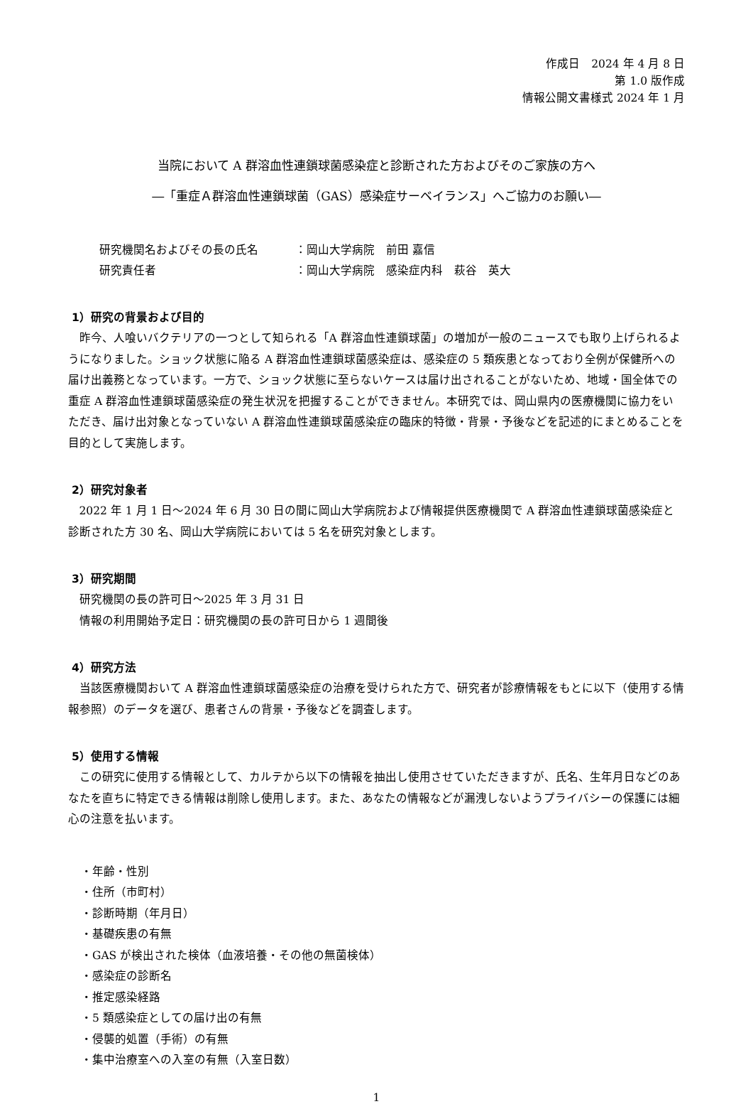作成日　2024 年 4 月 8 日
第 1.0 版作成
情報公開文書様式 2024 年 1 月
当院において A 群溶血性連鎖球菌感染症と診断された方およびそのご家族の方へ
―「重症Ａ群溶血性連鎖球菌（GAS）感染症サーベイランス」へご協力のお願い―
研究機関名およびその長の氏名 ：岡山大学病院　前田 嘉信
研究責任者 ：岡山大学病院　感染症内科　萩谷　英大
1）研究の背景および目的
昨今、人喰いバクテリアの一つとして知られる「A 群溶血性連鎖球菌」の増加が一般のニュースでも取り上げられるようになりました。ショック状態に陥る A 群溶血性連鎖球菌感染症は、感染症の 5 類疾患となっており全例が保健所への届け出義務となっています。一方で、ショック状態に至らないケースは届け出されることがないため、地域・国全体での重症 A 群溶血性連鎖球菌感染症の発生状況を把握することができません。本研究では、岡山県内の医療機関に協力をいただき、届け出対象となっていない A 群溶血性連鎖球菌感染症の臨床的特徴・背景・予後などを記述的にまとめることを目的として実施します。
2）研究対象者
2022 年 1 月 1 日～2024 年 6 月 30 日の間に岡山大学病院および情報提供医療機関で A 群溶血性連鎖球菌感染症と診断された方 30 名、岡山大学病院においては 5 名を研究対象とします。
3）研究期間
研究機関の長の許可日～2025 年 3 月 31 日
情報の利用開始予定日：研究機関の長の許可日から 1 週間後
4）研究方法
当該医療機関おいて A 群溶血性連鎖球菌感染症の治療を受けられた方で、研究者が診療情報をもとに以下（使用する情報参照）のデータを選び、患者さんの背景・予後などを調査します。
5）使用する情報
この研究に使用する情報として、カルテから以下の情報を抽出し使用させていただきますが、氏名、生年月日などのあなたを直ちに特定できる情報は削除し使用します。また、あなたの情報などが漏洩しないようプライバシーの保護には細心の注意を払います。
・年齢・性別
・住所（市町村）
・診断時期（年月日）
・基礎疾患の有無
・GAS が検出された検体（血液培養・その他の無菌検体）
・感染症の診断名
・推定感染経路
・5 類感染症としての届け出の有無
・侵襲的処置（手術）の有無
・集中治療室への入室の有無（入室日数）
1